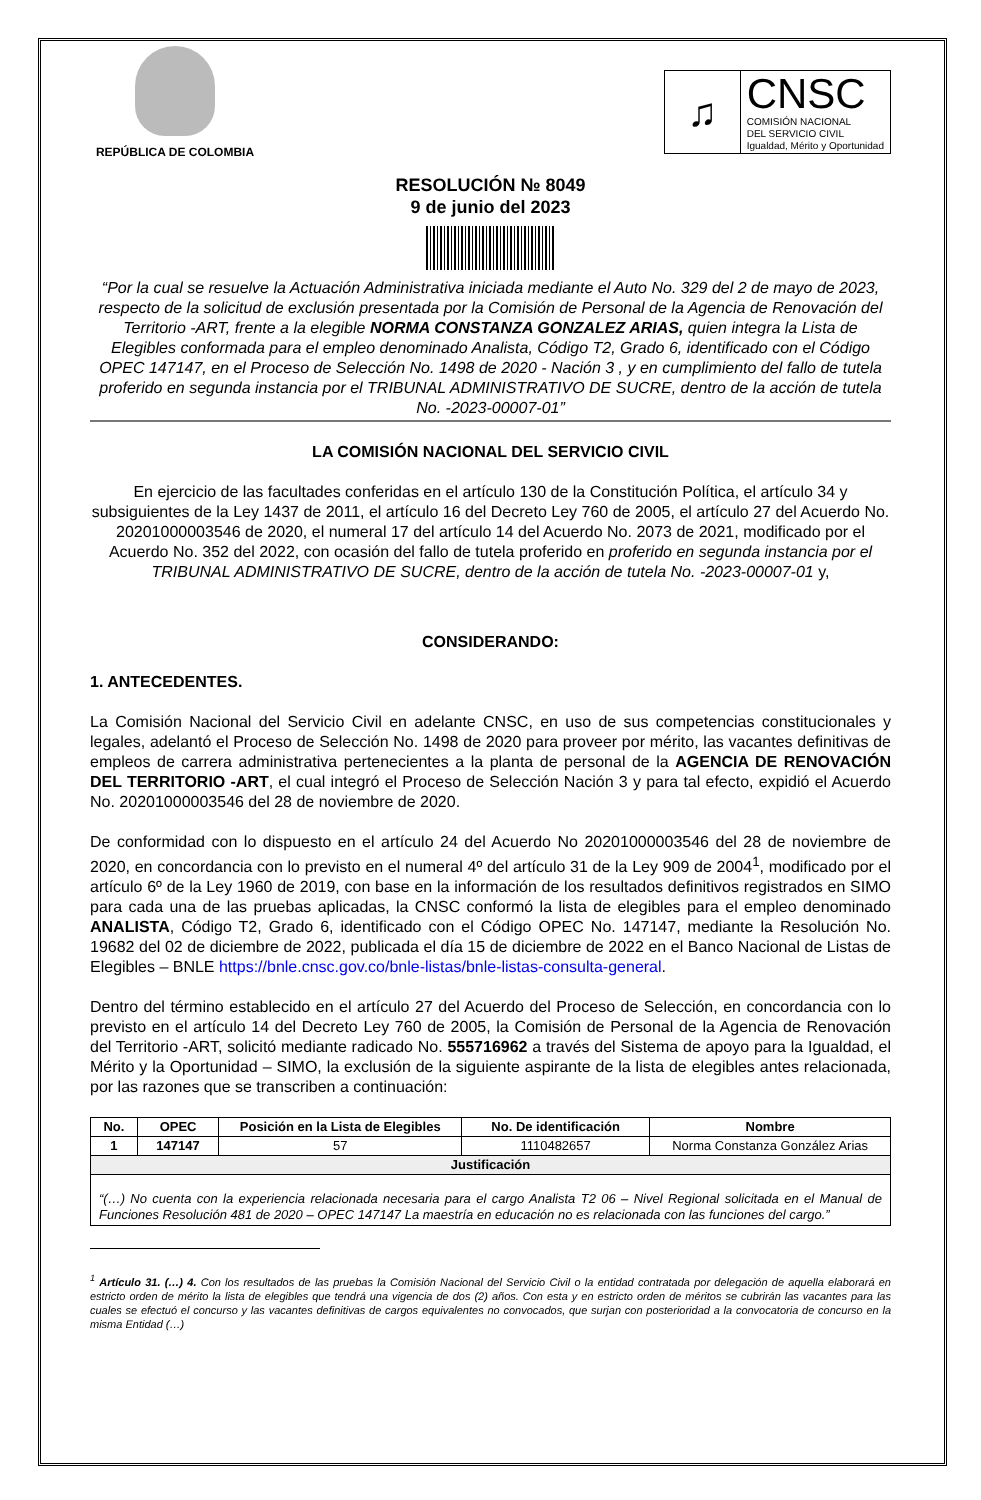REPÚBLICA DE COLOMBIA
♫
CNSC
COMISIÓN NACIONAL
DEL SERVICIO CIVIL
Igualdad, Mérito y Oportunidad
RESOLUCIÓN № 8049
9 de junio del 2023
“Por la cual se resuelve la Actuación Administrativa iniciada mediante el Auto No. 329 del 2 de mayo de 2023, respecto de la solicitud de exclusión presentada por la Comisión de Personal de la Agencia de Renovación del Territorio -ART, frente a la elegible NORMA CONSTANZA GONZALEZ ARIAS, quien integra la Lista de Elegibles conformada para el empleo denominado Analista, Código T2, Grado 6, identificado con el Código OPEC 147147, en el Proceso de Selección No. 1498 de 2020 - Nación 3 , y en cumplimiento del fallo de tutela proferido en segunda instancia por el TRIBUNAL ADMINISTRATIVO DE SUCRE, dentro de la acción de tutela No. -2023-00007-01”
LA COMISIÓN NACIONAL DEL SERVICIO CIVIL
En ejercicio de las facultades conferidas en el artículo 130 de la Constitución Política, el artículo 34 y subsiguientes de la Ley 1437 de 2011, el artículo 16 del Decreto Ley 760 de 2005, el artículo 27 del Acuerdo No. 20201000003546 de 2020, el numeral 17 del artículo 14 del Acuerdo No. 2073 de 2021, modificado por el Acuerdo No. 352 del 2022, con ocasión del fallo de tutela proferido en proferido en segunda instancia por el TRIBUNAL ADMINISTRATIVO DE SUCRE, dentro de la acción de tutela No. -2023-00007-01 y,
CONSIDERANDO:
1. ANTECEDENTES.
La Comisión Nacional del Servicio Civil en adelante CNSC, en uso de sus competencias constitucionales y legales, adelantó el Proceso de Selección No. 1498 de 2020 para proveer por mérito, las vacantes definitivas de empleos de carrera administrativa pertenecientes a la planta de personal de la AGENCIA DE RENOVACIÓN DEL TERRITORIO -ART, el cual integró el Proceso de Selección Nación 3 y para tal efecto, expidió el Acuerdo No. 20201000003546 del 28 de noviembre de 2020.
De conformidad con lo dispuesto en el artículo 24 del Acuerdo No 20201000003546 del 28 de noviembre de 2020, en concordancia con lo previsto en el numeral 4º del artículo 31 de la Ley 909 de 2004<sup>1</sup>, modificado por el artículo 6º de la Ley 1960 de 2019, con base en la información de los resultados definitivos registrados en SIMO para cada una de las pruebas aplicadas, la CNSC conformó la lista de elegibles para el empleo denominado ANALISTA, Código T2, Grado 6, identificado con el Código OPEC No. 147147, mediante la Resolución No. 19682 del 02 de diciembre de 2022, publicada el día 15 de diciembre de 2022 en el Banco Nacional de Listas de Elegibles – BNLE https://bnle.cnsc.gov.co/bnle-listas/bnle-listas-consulta-general.
Dentro del término establecido en el artículo 27 del Acuerdo del Proceso de Selección, en concordancia con lo previsto en el artículo 14 del Decreto Ley 760 de 2005, la Comisión de Personal de la Agencia de Renovación del Territorio -ART, solicitó mediante radicado No. 555716962 a través del Sistema de apoyo para la Igualdad, el Mérito y la Oportunidad – SIMO, la exclusión de la siguiente aspirante de la lista de elegibles antes relacionada, por las razones que se transcriben a continuación:
| No. | OPEC | Posición en la Lista de Elegibles | No. De identificación | Nombre |
| --- | --- | --- | --- | --- |
| 1 | 147147 | 57 | 1110482657 | Norma Constanza González Arias |
| Justificación | | | | |
| “(…) No cuenta con la experiencia relacionada necesaria para el cargo Analista T2 06 – Nivel Regional solicitada en el Manual de Funciones Resolución 481 de 2020 – OPEC 147147 La maestría en educación no es relacionada con las funciones del cargo.” | | | | |
<sup>1</sup> Artículo 31. (…) 4. Con los resultados de las pruebas la Comisión Nacional del Servicio Civil o la entidad contratada por delegación de aquella elaborará en estricto orden de mérito la lista de elegibles que tendrá una vigencia de dos (2) años. Con esta y en estricto orden de méritos se cubrirán las vacantes para las cuales se efectuó el concurso y las vacantes definitivas de cargos equivalentes no convocados, que surjan con posterioridad a la convocatoria de concurso en la misma Entidad (…)